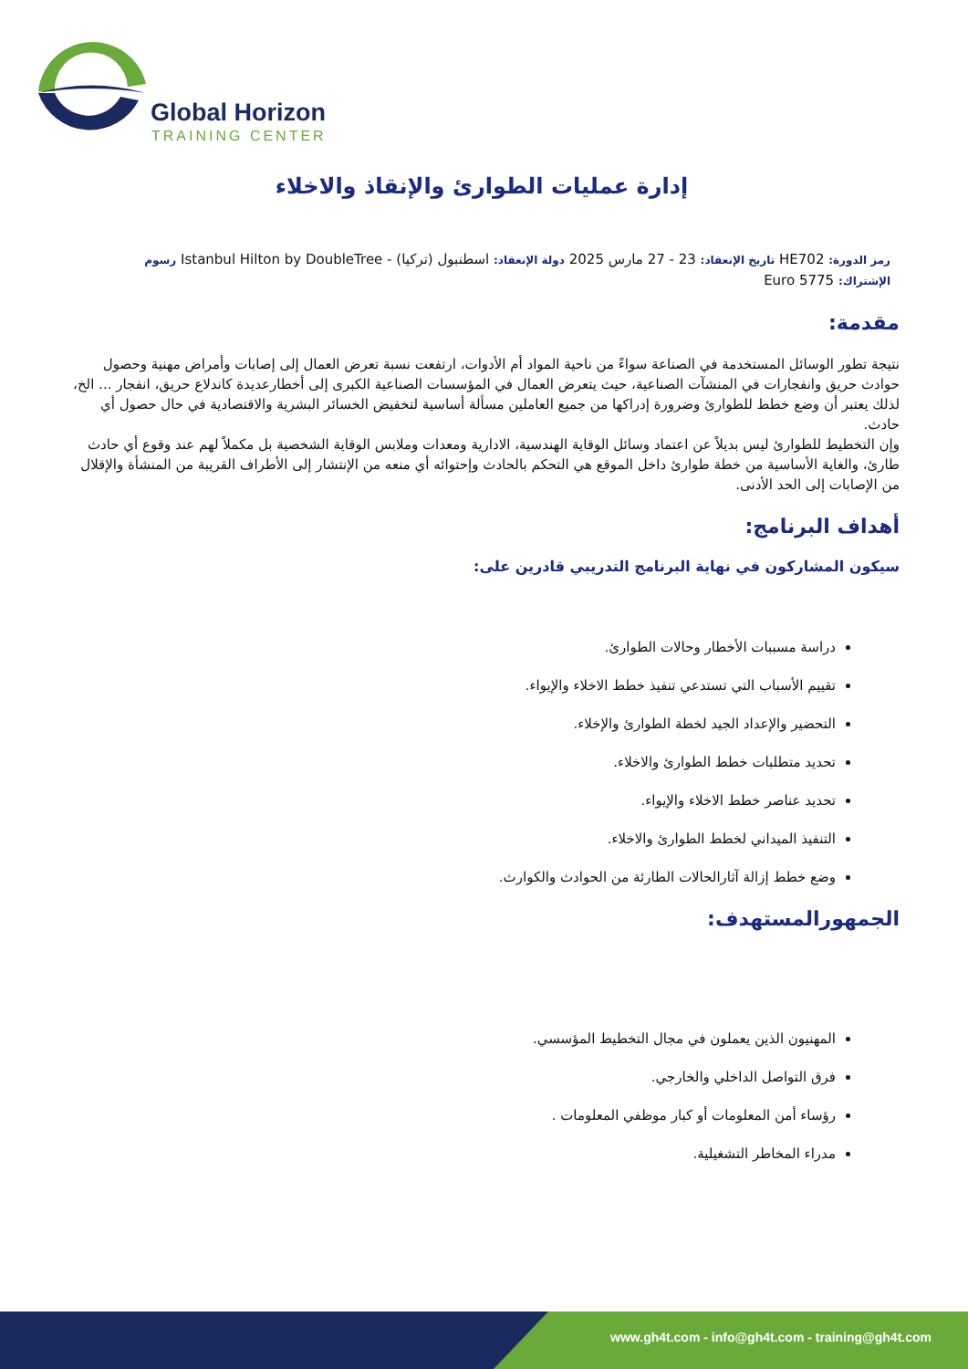Global Horizon
TRAINING CENTER
إدارة عمليات الطوارئ والإنقاذ والاخلاء
رمز الدورة: HE702 تاريخ الإنعقاد: 23 - 27 مارس 2025 دولة الإنعقاد: اسطنبول (تركيا) - Istanbul Hilton by DoubleTree رسوم
الإشتراك: 5775 Euro
مقدمة:
نتيجة تطور الوسائل المستخدمة في الصناعة سواءً من ناحية المواد أم الأدوات، ارتفعت نسبة تعرض العمال إلى إصابات وأمراض مهنية وحصول حوادث حريق وانفجارات في المنشآت الصناعية، حيث يتعرض العمال في المؤسسات الصناعية الكبرى إلى أخطارعديدة كاندلاع حريق، انفجار ... الخ، لذلك يعتبر أن وضع خطط للطوارئ وضرورة إدراكها من جميع العاملين مسألة أساسية لتخفيض الخسائر البشرية والاقتصادية في حال حصول أي حادث.
وإن التخطيط للطوارئ ليس بديلاً عن اعتماد وسائل الوقاية الهندسية، الادارية ومعدات وملابس الوقاية الشخصية بل مكملاً لهم عند وقوع أي حادث طارئ، والغاية الأساسية من خطة طوارئ داخل الموقع هي التحكم بالحادث وإحتوائه أي منعه من الإنتشار إلى الأطراف القريبة من المنشأة والإقلال من الإصابات إلى الحد الأدنى.
أهداف البرنامج:
سيكون المشاركون في نهاية البرنامج التدريبي قادرين على:
دراسة مسببات الأخطار وحالات الطوارئ.
تقييم الأسباب التي تستدعي تنفيذ خطط الاخلاء والإيواء.
التحضير والإعداد الجيد لخطة الطوارئ والإخلاء.
تحديد متطلبات خطط الطوارئ والاخلاء.
تحديد عناصر خطط الاخلاء والإيواء.
التنفيذ الميداني لخطط الطوارئ والاخلاء.
وضع خطط إزالة آثارالحالات الطارئة من الحوادث والكوارث.
الجمهورالمستهدف:
المهنيون الذين يعملون في مجال التخطيط المؤسسي.
فرق التواصل الداخلي والخارجي.
رؤساء أمن المعلومات أو كبار موظفي المعلومات .
مدراء المخاطر التشغيلية.
www.gh4t.com - info@gh4t.com - training@gh4t.com